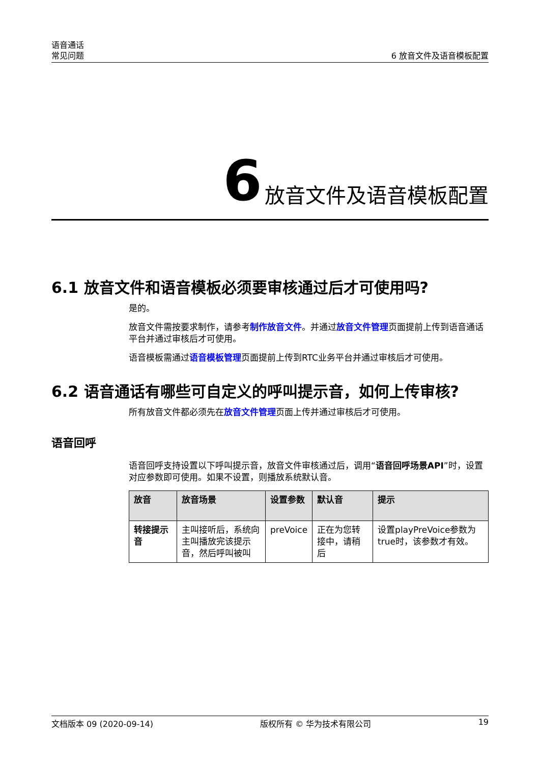语音通话
常见问题
6 放音文件及语音模板配置
6 放音文件及语音模板配置
6.1 放音文件和语音模板必须要审核通过后才可使用吗?
是的。
放音文件需按要求制作，请参考制作放音文件。并通过放音文件管理页面提前上传到语音通话平台并通过审核后才可使用。
语音模板需通过语音模板管理页面提前上传到RTC业务平台并通过审核后才可使用。
6.2 语音通话有哪些可自定义的呼叫提示音，如何上传审核?
所有放音文件都必须先在放音文件管理页面上传并通过审核后才可使用。
语音回呼
语音回呼支持设置以下呼叫提示音，放音文件审核通过后，调用“语音回呼场景API”时，设置对应参数即可使用。如果不设置，则播放系统默认音。
| 放音 | 放音场景 | 设置参数 | 默认音 | 提示 |
| --- | --- | --- | --- | --- |
| 转接提示音 | 主叫接听后，系统向主叫播放完该提示音，然后呼叫被叫 | preVoice | 正在为您转接中，请稍后 | 设置playPreVoice参数为true时，该参数才有效。 |
文档版本 09 (2020-09-14) 版权所有 © 华为技术有限公司 19